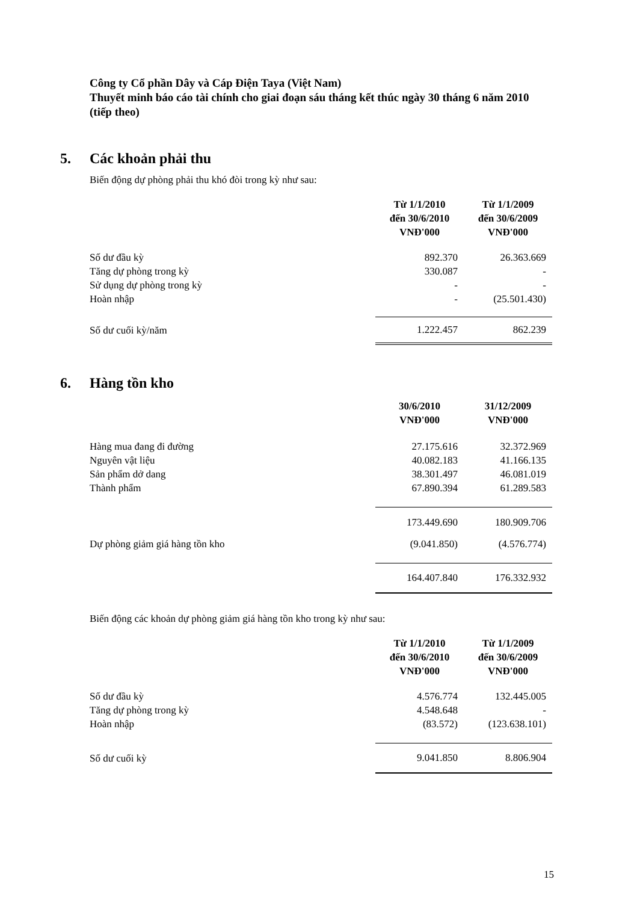Công ty Cổ phần Dây và Cáp Điện Taya (Việt Nam)
Thuyết minh báo cáo tài chính cho giai đoạn sáu tháng kết thúc ngày 30 tháng 6 năm 2010 (tiếp theo)
5. Các khoản phải thu
Biến động dự phòng phải thu khó đòi trong kỳ như sau:
| | Từ 1/1/2010 đến 30/6/2010 VNĐ'000 | Từ 1/1/2009 đến 30/6/2009 VNĐ'000 |
| Số dư đầu kỳ | 892.370 | 26.363.669 |
| Tăng dự phòng trong kỳ | 330.087 | - |
| Sử dụng dự phòng trong kỳ | - | - |
| Hoàn nhập | - | (25.501.430) |
| Số dư cuối kỳ/năm | 1.222.457 | 862.239 |
6. Hàng tồn kho
| | 30/6/2010 VNĐ'000 | 31/12/2009 VNĐ'000 |
| Hàng mua đang đi đường | 27.175.616 | 32.372.969 |
| Nguyên vật liệu | 40.082.183 | 41.166.135 |
| Sản phẩm dở dang | 38.301.497 | 46.081.019 |
| Thành phẩm | 67.890.394 | 61.289.583 |
| | 173.449.690 | 180.909.706 |
| Dự phòng giảm giá hàng tồn kho | (9.041.850) | (4.576.774) |
| | 164.407.840 | 176.332.932 |
Biến động các khoản dự phòng giảm giá hàng tồn kho trong kỳ như sau:
| | Từ 1/1/2010 đến 30/6/2010 VNĐ'000 | Từ 1/1/2009 đến 30/6/2009 VNĐ'000 |
| Số dư đầu kỳ | 4.576.774 | 132.445.005 |
| Tăng dự phòng trong kỳ | 4.548.648 | - |
| Hoàn nhập | (83.572) | (123.638.101) |
| Số dư cuối kỳ | 9.041.850 | 8.806.904 |
15